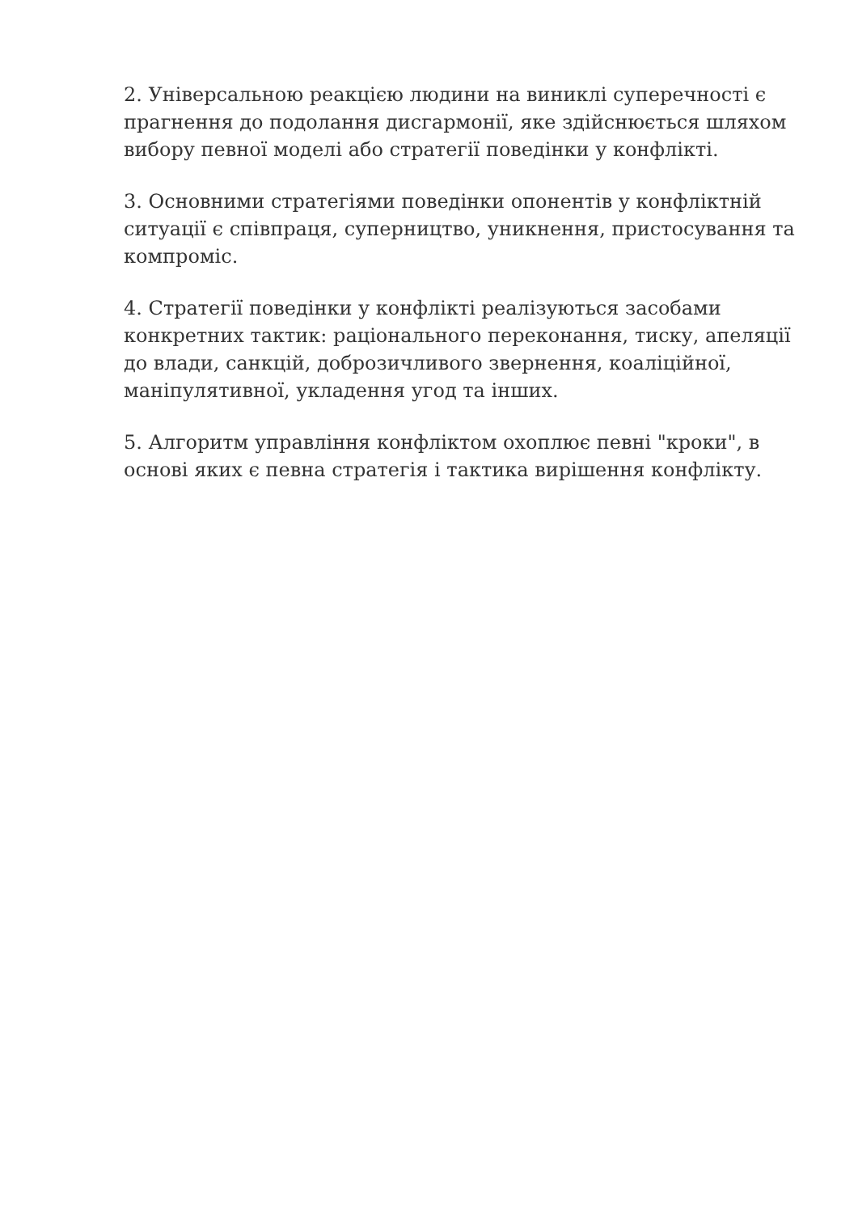2. Універсальною реакцією людини на виниклі суперечності є прагнення до подолання дисгармонії, яке здійснюється шляхом вибору певної моделі або стратегії поведінки у конфлікті.
3. Основними стратегіями поведінки опонентів у конфліктній ситуації є співпраця, суперництво, уникнення, пристосування та компроміс.
4. Стратегії поведінки у конфлікті реалізуються засобами конкретних тактик: раціонального переконання, тиску, апеляції до влади, санкцій, доброзичливого звернення, коаліційної, маніпулятивної, укладення угод та інших.
5. Алгоритм управління конфліктом охоплює певні "кроки", в основі яких є певна стратегія і тактика вирішення конфлікту.